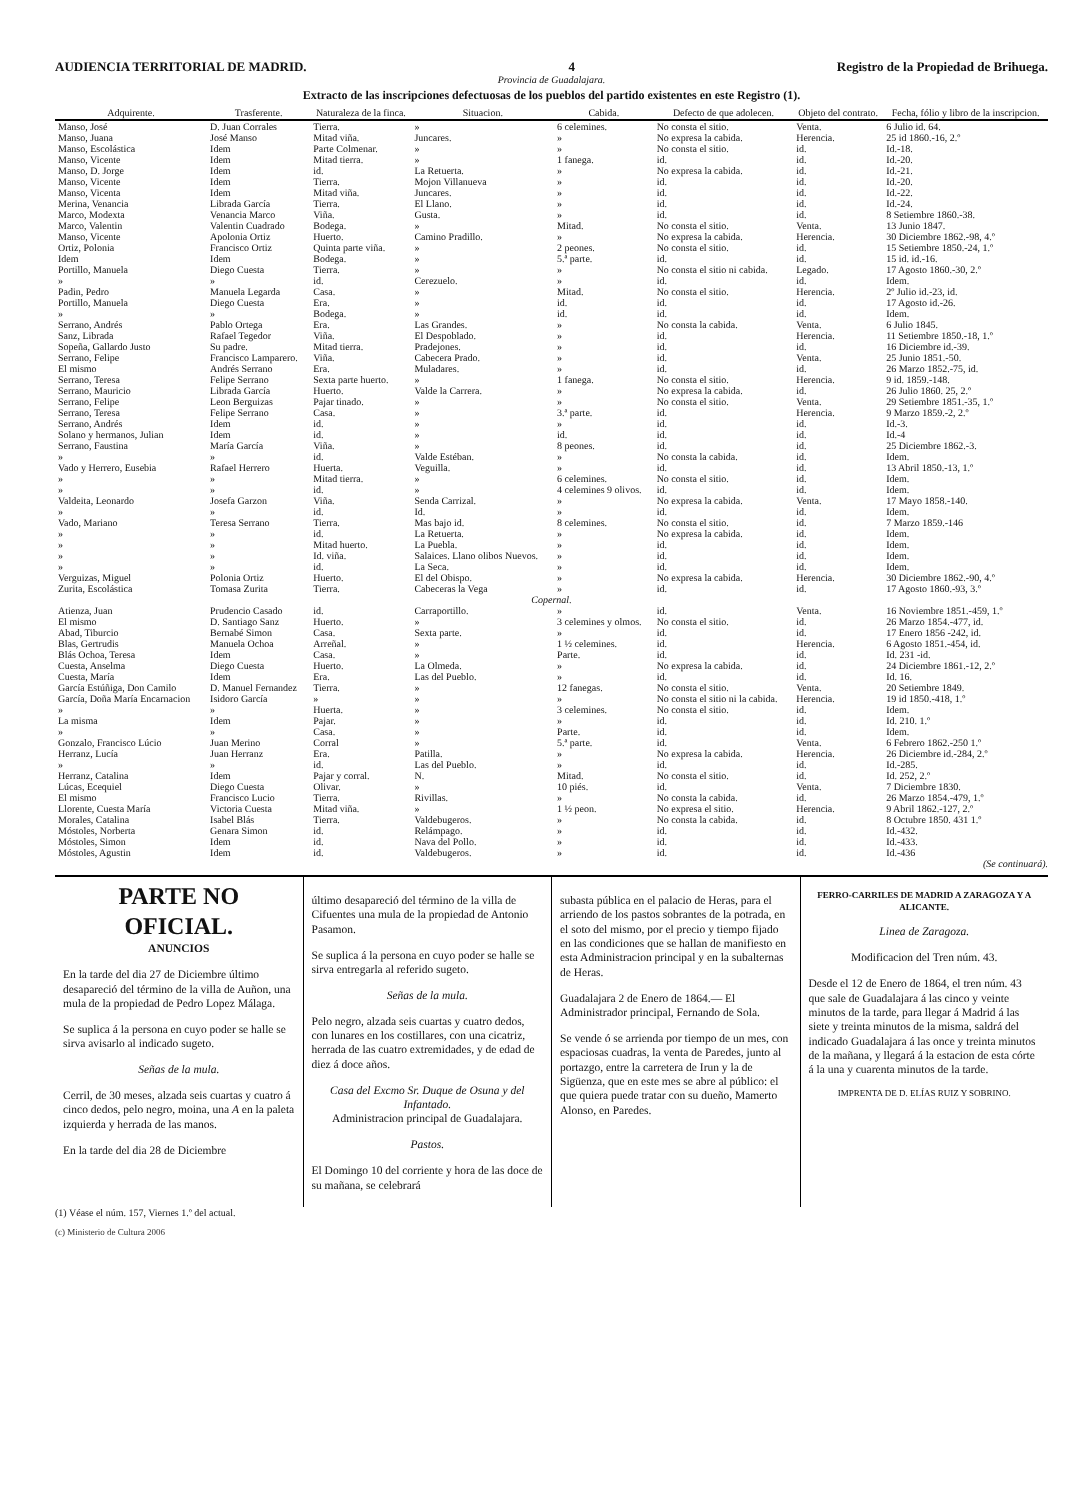AUDIENCIA TERRITORIAL DE MADRID. 4 Registro de la Propiedad de Brihuega.
Provincia de Guadalajara.
Extracto de las inscripciones defectuosas de los pueblos del partido existentes en este Registro (1).
| Adquirente. | Trasferente. | Naturaleza de la finca. | Situacion. | Cabida. | Defecto de que adolecen. | Objeto del contrato. | Fecha, fólio y libro de la inscripcion. |
| --- | --- | --- | --- | --- | --- | --- | --- |
| Manso, José | D. Juan Corrales | Tierra. | » | 6 celemines. | No consta el sitio. | Venta. | 6 Julio id. 64. |
| Manso, Juana | José Manso | Mitad viña. | Juncares. | » | No expresa la cabida. | Herencia. | 25 id 1860.-16, 2.º |
| Manso, Escolástica | Idem | Parte Colmenar. | » | » | No consta el sitio. | id. | Id.-18. |
| Manso, Vicente | Idem | Mitad tierra. | » | 1 fanega. | id. | id. | Id.-20. |
| Manso, D. Jorge | Idem | id. | La Retuerta. | » | No expresa la cabida. | id. | Id.-21. |
| Manso, Vicente | Idem | Tierra. | Mojon Villanueva | » | id. | id. | Id.-20. |
| Manso, Vicenta | Idem | Mitad viña. | Juncares. | » | id. | id. | Id.-22. |
| Merina, Venancia | Librada García | Tierra. | El Llano. | » | id. | id. | Id.-24. |
| Marco, Modexta | Venancia Marco | Viña. | Gusta. | » | id. | id. | 8 Setiembre 1860.-38. |
| Marco, Valentin | Valentin Cuadrado | Bodega. | » | Mitad. | No consta el sitio. | Venta. | 13 Junio 1847. |
| Manso, Vicente | Apolonia Ortiz | Huerto. | Camino Pradillo. | » | No expresa la cabida. | Herencia. | 30 Diciembre 1862.-98, 4.º |
| Ortiz, Polonia | Francisco Ortiz | Quinta parte viña. | » | 2 peones. | No consta el sitio. | id. | 15 Setiembre 1850.-24, 1.º |
| Idem | Idem | Bodega. | » | 5.ª parte. | id. | id. | 15 id. id.-16. |
| Portillo, Manuela | Diego Cuesta | Tierra. | » | » | No consta el sitio ni cabida. | Legado. | 17 Agosto 1860.-30, 2.º |
| » | » | id. | Cerezuelo. | » | id. | id. | Idem. |
| Padin, Pedro | Manuela Legarda | Casa. | » | Mitad. | No consta el sitio. | Herencia. | 2º Julio id.-23, id. |
| Portillo, Manuela | Diego Cuesta | Era. | » | id. | id. | id. | 17 Agosto id.-26. |
| » | » | Bodega. | » | id. | id. | id. | Idem. |
| Serrano, Andrés | Pablo Ortega | Era. | Las Grandes. | » | No consta la cabida. | Venta. | 6 Julio 1845. |
| Sanz, Librada | Rafael Tegedor | Viña. | El Despoblado. | » | id. | Herencia. | 11 Setiembre 1850.-18, 1.º |
| Sopeña, Gallardo Justo | Su padre. | Mitad tierra. | Pradejones. | » | id. | id. | 16 Diciembre id.-39. |
| Serrano, Felipe | Francisco Lamparero. | Viña. | Cabecera Prado. | » | id. | Venta. | 25 Junio 1851.-50. |
| El mismo | Andrés Serrano | Era. | Muladares. | » | id. | id. | 26 Marzo 1852.-75, id. |
| Serrano, Teresa | Felipe Serrano | Sexta parte huerto. | » | 1 fanega. | No consta el sitio. | Herencia. | 9 id. 1859.-148. |
| Serrano, Mauricio | Librada García | Huerto. | Valde la Carrera. | » | No expresa la cabida. | id. | 26 Julio 1860. 25, 2.º |
| Serrano, Felipe | Leon Berguizas | Pajar tinado. | » | » | No consta el sitio. | Venta. | 29 Setiembre 1851.-35, 1.º |
| Serrano, Teresa | Felipe Serrano | Casa. | » | 3.ª parte. | id. | Herencia. | 9 Marzo 1859.-2, 2.º |
| Serrano, Andrés | Idem | id. | » | » | id. | id. | Id.-3. |
| Solano y hermanos, Julian | Idem | id. | » | id. | id. | id. | Id.-4 |
| Serrano, Faustina | María García | Viña. | » | 8 peones. | id. | id. | 25 Diciembre 1862.-3. |
| » | » | id. | Valde Estéban. | » | No consta la cabida. | id. | Idem. |
| Vado y Herrero, Eusebia | Rafael Herrero | Huerta. | Veguilla. | » | id. | id. | 13 Abril 1850.-13, 1.º |
| » | » | Mitad tierra. | » | 6 celemines. | No consta el sitio. | id. | Idem. |
| » | » | id. | » | 4 celemines 9 olivos. | id. | id. | Idem. |
| Valdeita, Leonardo | Josefa Garzon | Viña. | Senda Carrizal. | » | No expresa la cabida. | Venta. | 17 Mayo 1858.-140. |
| » | » | id. | Id. | » | id. | id. | Idem. |
| Vado, Mariano | Teresa Serrano | Tierra. | Mas bajo id. | 8 celemines. | No consta el sitio. | id. | 7 Marzo 1859.-146 |
| » | » | id. | La Retuerta. | » | No expresa la cabida. | id. | Idem. |
| » | » | Mitad huerto. | La Puebla. | » | id. | id. | Idem. |
| » | » | Id. viña. | Salaices. Llano olibos Nuevos. | » | id. | id. | Idem. |
| » | » | id. | La Seca. | » | id. | id. | Idem. |
| Verguizas, Miguel | Polonia Ortiz | Huerto. | El del Obispo. | » | No expresa la cabida. | Herencia. | 30 Diciembre 1862.-90, 4.º |
| Zurita, Escolástica | Tomasa Zurita | Tierra. | Cabeceras la Vega | » | id. | id. | 17 Agosto 1860.-93, 3.º |
| Copernal. | | | | | | | |
| Atienza, Juan | Prudencio Casado | id. | Carraportillo. | » | id. | Venta. | 16 Noviembre 1851.-459, 1.º |
| El mismo | D. Santiago Sanz | Huerto. | » | 3 celemines y olmos. | No consta el sitio. | id. | 26 Marzo 1854.-477, id. |
| Abad, Tiburcio | Bernabé Simon | Casa. | Sexta parte. | » | id. | id. | 17 Enero 1856 -242, id. |
| Blas, Gertrudis | Manuela Ochoa | Arreñal. | » | 1 ½ celemines. | id. | Herencia. | 6 Agosto 1851.-454, id. |
| Blás Ochoa, Teresa | Idem | Casa. | » | Parte. | id. | id. | Id. 231 -id. |
| Cuesta, Anselma | Diego Cuesta | Huerto. | La Olmeda. | » | No expresa la cabida. | id. | 24 Diciembre 1861.-12, 2.º |
| Cuesta, María | Idem | Era. | Las del Pueblo. | » | id. | id. | Id. 16. |
| García Estúñiga, Don Camilo | D. Manuel Fernandez | Tierra. | » | 12 fanegas. | No consta el sitio. | Venta. | 20 Setiembre 1849. |
| García, Doña María Encarnacion | Isidoro García | » | » | » | No consta el sitio ni la cabida. | Herencia. | 19 id 1850.-418, 1.º |
| » | » | Huerta. | » | 3 celemines. | No consta el sitio. | id. | Idem. |
| La misma | Idem | Pajar. | » | » | id. | id. | Id. 210. 1.º |
| » | » | Casa. | » | Parte. | id. | id. | Idem. |
| Gonzalo, Francisco Lúcio | Juan Merino | Corral | » | 5.ª parte. | id. | Venta. | 6 Febrero 1862.-250 1.º |
| Herranz, Lucía | Juan Herranz | Era. | Patilla. | » | No expresa la cabida. | Herencia. | 26 Diciembre id.-284, 2.º |
| » | » | id. | Las del Pueblo. | » | id. | id. | Id.-285. |
| Herranz, Catalina | Idem | Pajar y corral. | N. | Mitad. | No consta el sitio. | id. | Id. 252, 2.º |
| Lúcas, Ecequiel | Diego Cuesta | Olivar. | » | 10 piés. | id. | Venta. | 7 Diciembre 1830. |
| El mismo | Francisco Lucio | Tierra. | Rivillas. | » | No consta la cabida. | id. | 26 Marzo 1854.-479, 1.º |
| Llorente, Cuesta María | Victoria Cuesta | Mitad viña. | » | 1 ½ peon. | No expresa el sitio. | Herencia. | 9 Abril 1862.-127, 2.º |
| Morales, Catalina | Isabel Blás | Tierra. | Valdebugeros. | » | No consta la cabida. | id. | 8 Octubre 1850. 431 1.º |
| Móstoles, Norberta | Genara Simon | id. | Relámpago. | » | id. | id. | Id.-432. |
| Móstoles, Simon | Idem | id. | Nava del Pollo. | » | id. | id. | Id.-433. |
| Móstoles, Agustin | Idem | id. | Valdebugeros. | » | id. | id. | Id.-436 |
(Se continuará).
PARTE NO OFICIAL.
ANUNCIOS
En la tarde del dia 27 de Diciembre último desapareció del término de la villa de Auñon, una mula de la propiedad de Pedro Lopez Málaga.
Se suplica á la persona en cuyo poder se halle se sirva avisarlo al indicado sugeto.
Señas de la mula.
Cerril, de 30 meses, alzada seis cuartas y cuatro á cinco dedos, pelo negro, moina, una A en la paleta izquierda y herrada de las manos.
En la tarde del dia 28 de Diciembre
último desapareció del término de la villa de Cifuentes una mula de la propiedad de Antonio Pasamon.
Se suplica á la persona en cuyo poder se halle se sirva entregarla al referido sugeto.
Señas de la mula.
Pelo negro, alzada seis cuartas y cuatro dedos, con lunares en los costillares, con una cicatriz, herrada de las cuatro extremidades, y de edad de diez á doce años.
Casa del Excmo Sr. Duque de Osuna y del Infantado.
Administracion principal de Guadalajara.
Pastos.
El Domingo 10 del corriente y hora de las doce de su mañana, se celebrará
subasta pública en el palacio de Heras, para el arriendo de los pastos sobrantes de la potrada, en el soto del mismo, por el precio y tiempo fijado en las condiciones que se hallan de manifiesto en esta Administracion principal y en la subalternas de Heras.
Guadalajara 2 de Enero de 1864.— El Administrador principal, Fernando de Sola.
Se vende ó se arrienda por tiempo de un mes, con espaciosas cuadras, la venta de Paredes, junto al portazgo, entre la carretera de Irun y la de Sigüenza, que en este mes se abre al público: el que quiera puede tratar con su dueño, Mamerto Alonso, en Paredes.
FERRO-CARRILES DE MADRID A ZARAGOZA Y A ALICANTE.
Linea de Zaragoza.
Modificacion del Tren núm. 43.
Desde el 12 de Enero de 1864, el tren núm. 43 que sale de Guadalajara á las cinco y veinte minutos de la tarde, para llegar á Madrid á las siete y treinta minutos de la misma, saldrá del indicado Guadalajara á las once y treinta minutos de la mañana, y llegará á la estacion de esta córte á la una y cuarenta minutos de la tarde.
IMPRENTA DE D. ELÍAS RUIZ Y SOBRINO.
(1) Véase el núm. 157, Viernes 1.º del actual.
(c) Ministerio de Cultura 2006